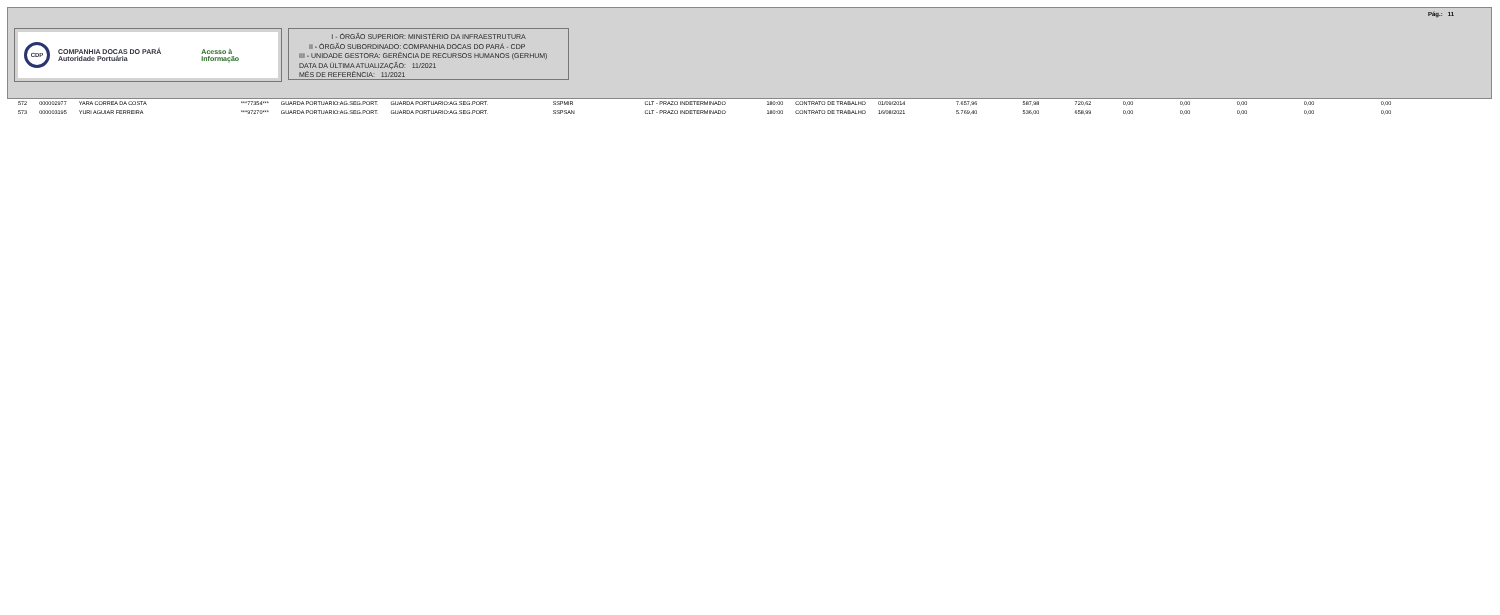Pág.: 11
CDP
COMPANHIA DOCAS DO PARÁ
Autoridade Portuária
Acesso à
Informação
I - ÓRGÃO SUPERIOR: MINISTÉRIO DA INFRAESTRUTURA
II - ÓRGÃO SUBORDINADO: COMPANHIA DOCAS DO PARÁ - CDP
III - UNIDADE GESTORA: GERÊNCIA DE RECURSOS HUMANOS (GERHUM)
DATA DA ÚLTIMA ATUALIZAÇÃO: 11/2021
MÊS DE REFERÊNCIA: 11/2021
| 572 | 000002977 | YARA CORREA DA COSTA | ***77354*** | GUARDA PORTUARIO:AG.SEG.PORT. | GUARDA PORTUARIO:AG.SEG.PORT. | SSPMIR | CLT - PRAZO INDETERMINADO | 180:00 | CONTRATO DE TRABALHO | 01/09/2014 | 7.657,96 | 587,98 | 720,62 | 0,00 | 0,00 | 0,00 | 0,00 | 0,00 |
| 573 | 000003195 | YURI AGUIAR FERREIRA | ***97270*** | GUARDA PORTUARIO:AG.SEG.PORT. | GUARDA PORTUARIO:AG.SEG.PORT. | SSPSAN | CLT - PRAZO INDETERMINADO | 180:00 | CONTRATO DE TRABALHO | 16/08/2021 | 5.769,40 | 536,00 | 658,99 | 0,00 | 0,00 | 0,00 | 0,00 | 0,00 |